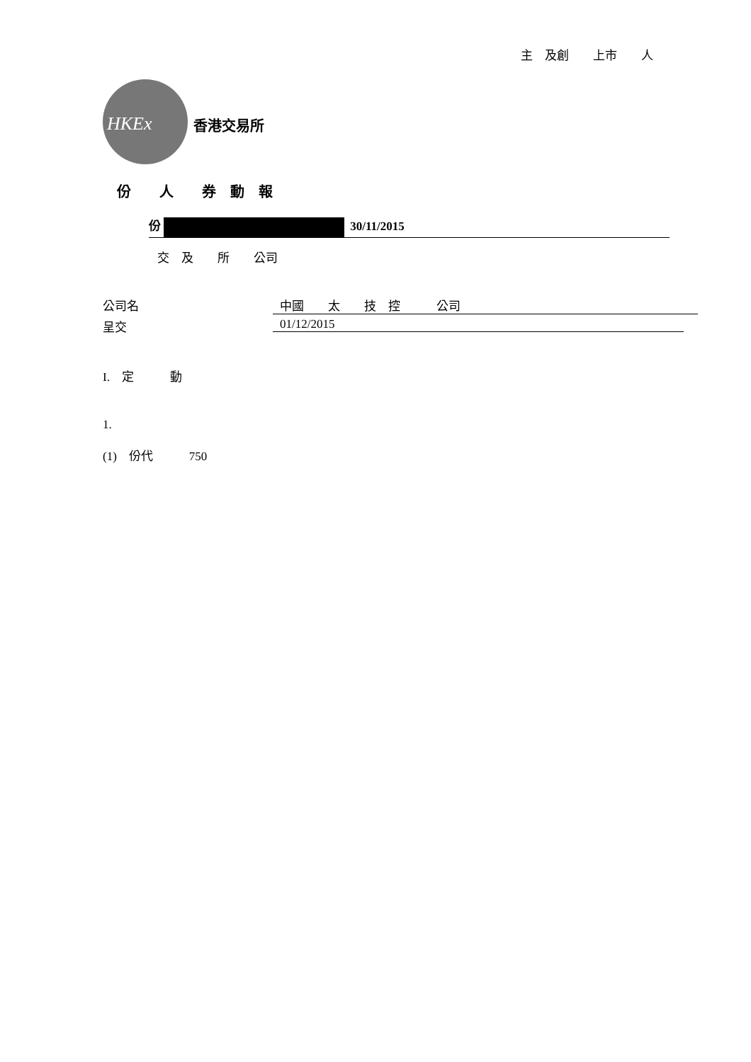主　及創　　上市　　人
HKEx 香港交易所
份　　人　　券　動　報
份 30/11/2015
交　及　　所　　公司
公司名 中國　　太　　技　控　　　公司
呈交 01/12/2015
I.　定　　　動
1.
(1)　份代　　　750